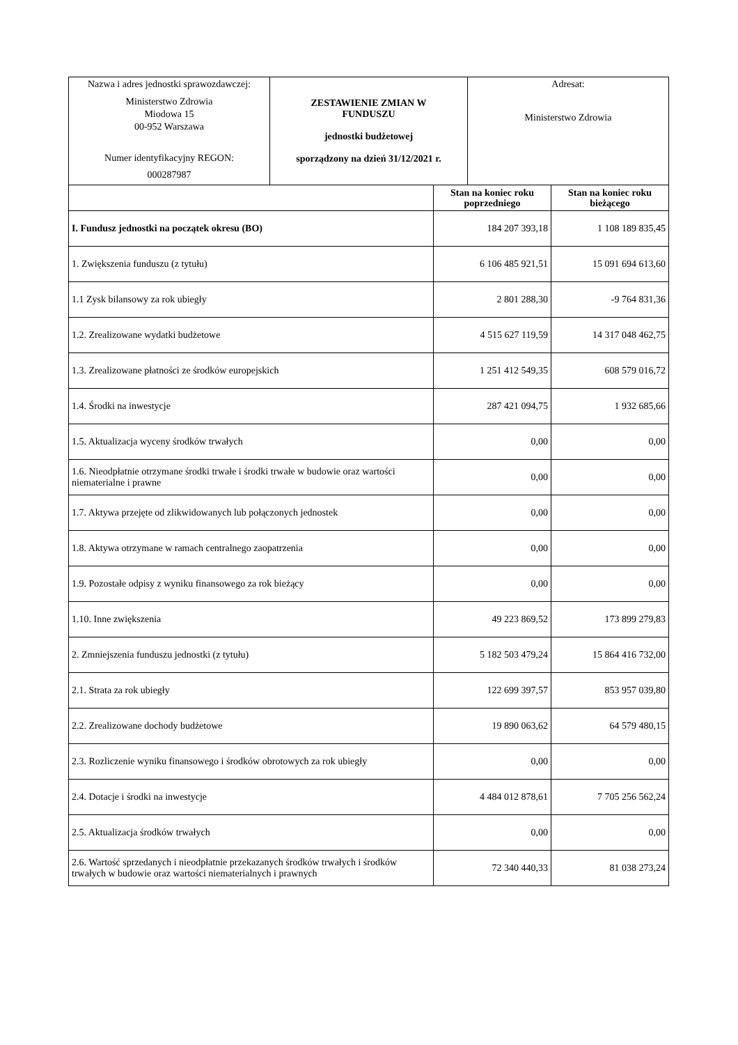| Nazwa i adres jednostki sprawozdawczej: Ministerstwo Zdrowia Miodowa 15 00-952 Warszawa Numer identyfikacyjny REGON: 000287987 | ZESTAWIENIE ZMIAN W FUNDUSZU jednostki budżetowej sporządzony na dzień 31/12/2021 r. | Adresat: Ministerstwo Zdrowia |
| | Stan na koniec roku poprzedniego | Stan na koniec roku bieżącego |
| --- | --- | --- |
| I. Fundusz jednostki na początek okresu (BO) | 184 207 393,18 | 1 108 189 835,45 |
| 1. Zwiększenia funduszu (z tytułu) | 6 106 485 921,51 | 15 091 694 613,60 |
| 1.1 Zysk bilansowy za rok ubiegły | 2 801 288,30 | -9 764 831,36 |
| 1.2. Zrealizowane wydatki budżetowe | 4 515 627 119,59 | 14 317 048 462,75 |
| 1.3. Zrealizowane płatności ze środków europejskich | 1 251 412 549,35 | 608 579 016,72 |
| 1.4. Środki na inwestycje | 287 421 094,75 | 1 932 685,66 |
| 1.5. Aktualizacja wyceny środków trwałych | 0,00 | 0,00 |
| 1.6. Nieodpłatnie otrzymane środki trwałe i środki trwałe w budowie oraz wartości niematerialne i prawne | 0,00 | 0,00 |
| 1.7. Aktywa przejęte od zlikwidowanych lub połączonych jednostek | 0,00 | 0,00 |
| 1.8. Aktywa otrzymane w ramach centralnego zaopatrzenia | 0,00 | 0,00 |
| 1.9. Pozostałe odpisy z wyniku finansowego za rok bieżący | 0,00 | 0,00 |
| 1.10. Inne zwiększenia | 49 223 869,52 | 173 899 279,83 |
| 2. Zmniejszenia funduszu jednostki (z tytułu) | 5 182 503 479,24 | 15 864 416 732,00 |
| 2.1. Strata za rok ubiegły | 122 699 397,57 | 853 957 039,80 |
| 2.2. Zrealizowane dochody budżetowe | 19 890 063,62 | 64 579 480,15 |
| 2.3. Rozliczenie wyniku finansowego i środków obrotowych za rok ubiegły | 0,00 | 0,00 |
| 2.4. Dotacje i środki na inwestycje | 4 484 012 878,61 | 7 705 256 562,24 |
| 2.5. Aktualizacja środków trwałych | 0,00 | 0,00 |
| 2.6. Wartość sprzedanych i nieodpłatnie przekazanych środków trwałych i środków trwałych w budowie oraz wartości niematerialnych i prawnych | 72 340 440,33 | 81 038 273,24 |